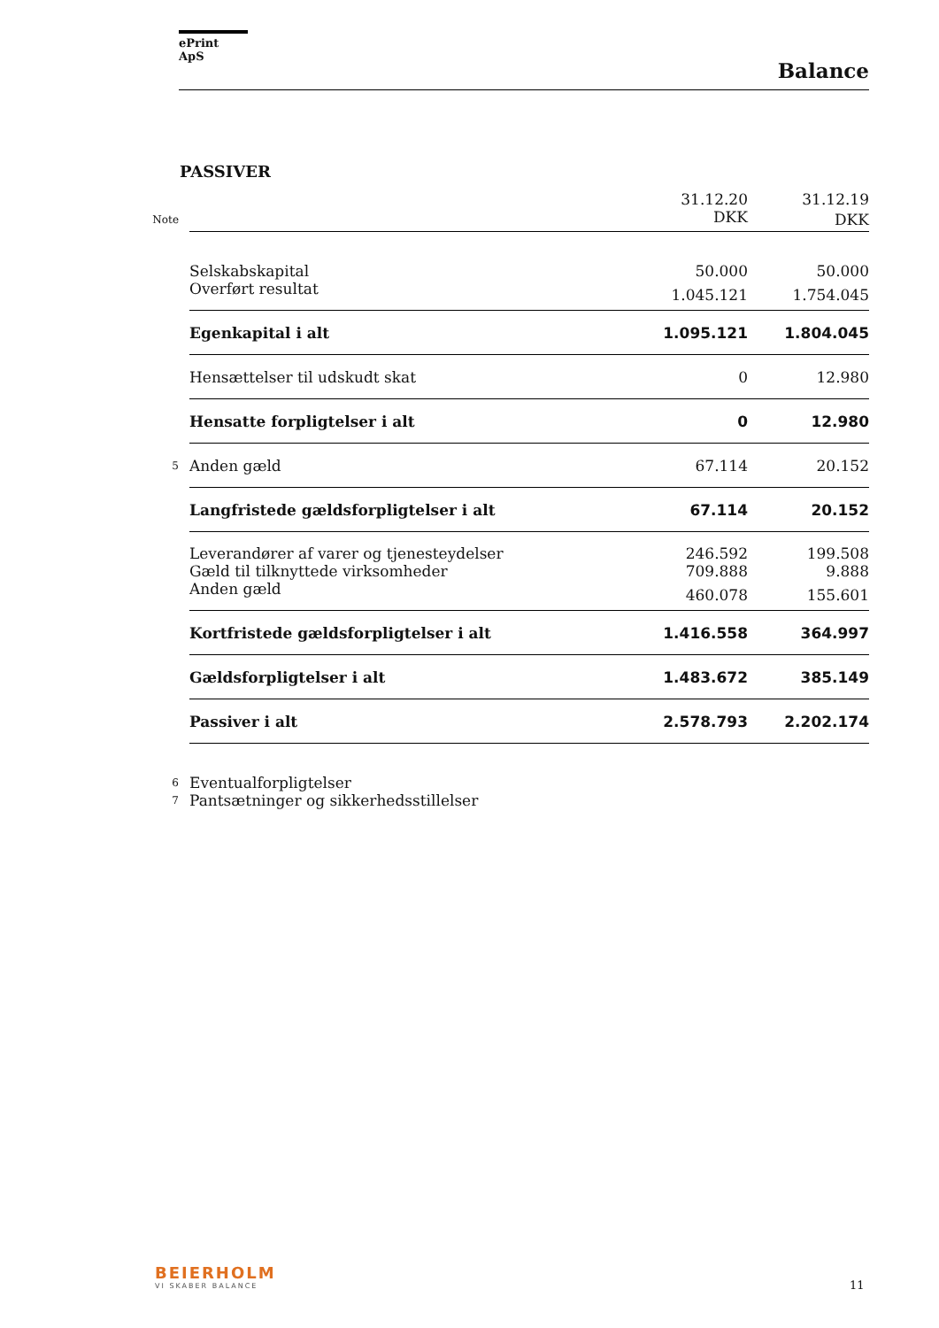ePrint ApS
Balance
PASSIVER
| | | 31.12.20 | 31.12.19 |
| Note | | DKK | DKK |
| | Selskabskapital | 50.000 | 50.000 |
| | Overført resultat | 1.045.121 | 1.754.045 |
| | Egenkapital i alt | 1.095.121 | 1.804.045 |
| | Hensættelser til udskudt skat | 0 | 12.980 |
| | Hensatte forpligtelser i alt | 0 | 12.980 |
| 5 | Anden gæld | 67.114 | 20.152 |
| | Langfristede gældsforpligtelser i alt | 67.114 | 20.152 |
| | Leverandører af varer og tjenesteydelser | 246.592 | 199.508 |
| | Gæld til tilknyttede virksomheder | 709.888 | 9.888 |
| | Anden gæld | 460.078 | 155.601 |
| | Kortfristede gældsforpligtelser i alt | 1.416.558 | 364.997 |
| | Gældsforpligtelser i alt | 1.483.672 | 385.149 |
| | Passiver i alt | 2.578.793 | 2.202.174 |
| 6 | Eventualforpligtelser | | |
| 7 | Pantsætninger og sikkerhedsstillelser | | |
BEIERHOLM
VI SKABER BALANCE
11